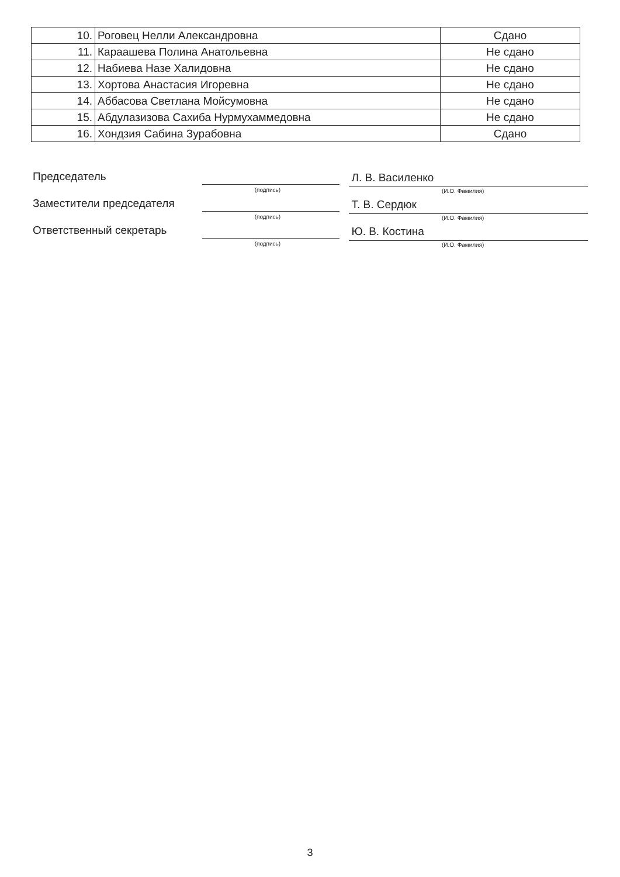| 10. | Роговец Нелли Александровна | Сдано |
| 11. | Караашева Полина Анатольевна | Не сдано |
| 12. | Набиева Назе Халидовна | Не сдано |
| 13. | Хортова Анастасия Игоревна | Не сдано |
| 14. | Аббасова Светлана Мойсумовна | Не сдано |
| 15. | Абдулазизова Сахиба Нурмухаммедовна | Не сдано |
| 16. | Хондзия Сабина Зурабовна | Сдано |
Председатель
(подпись)
Л. В. Василенко
(И.О. Фамилия)
Заместители председателя
(подпись)
Т. В. Сердюк
(И.О. Фамилия)
Ответственный секретарь
(подпись)
Ю. В. Костина
(И.О. Фамилия)
3